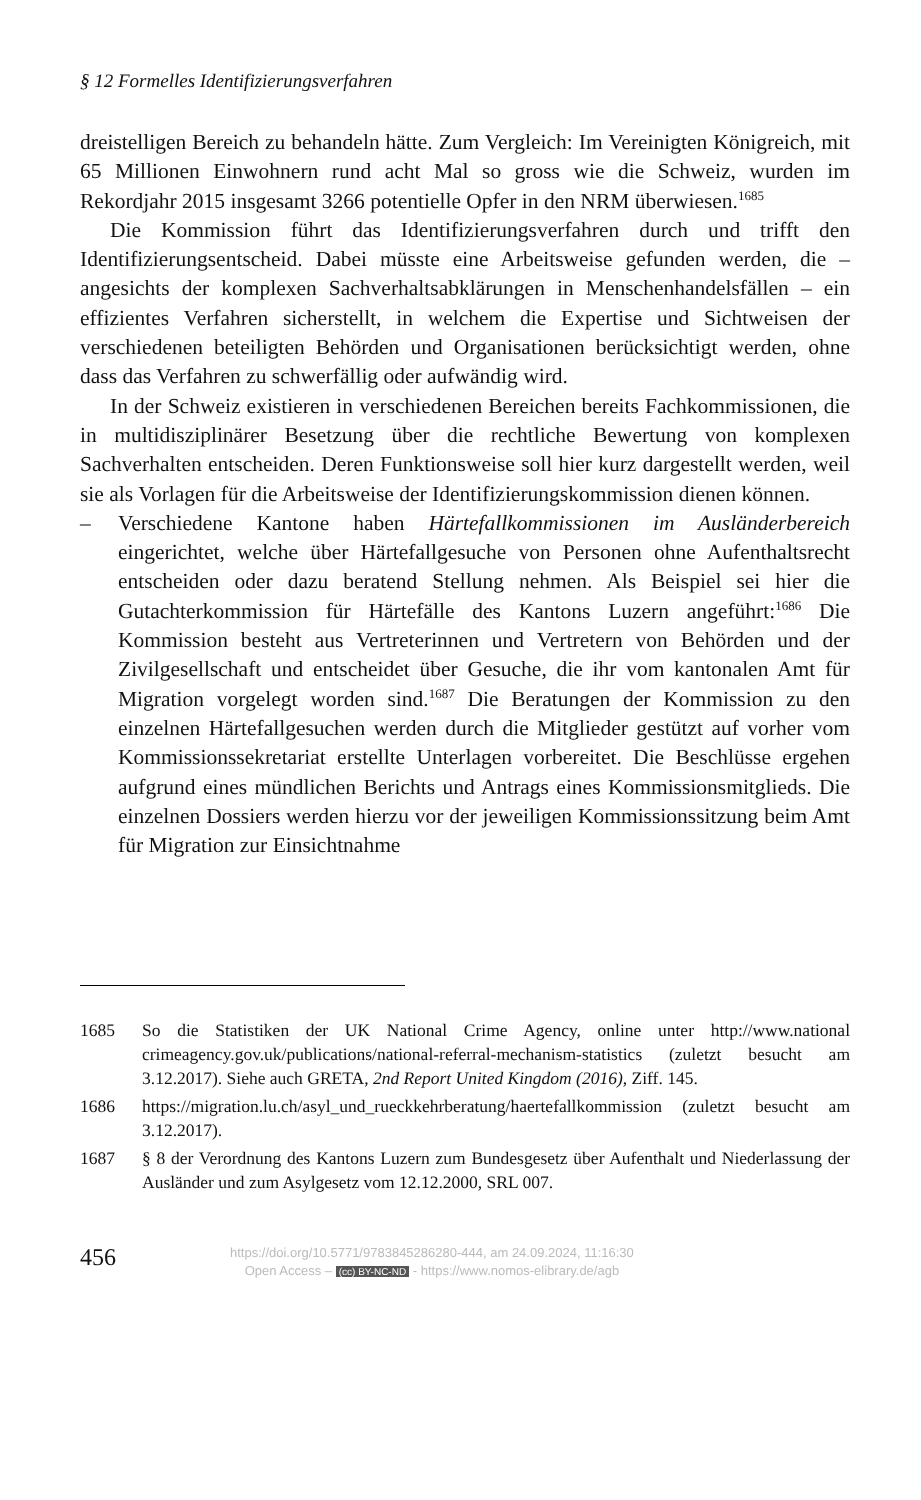§ 12 Formelles Identifizierungsverfahren
dreistelligen Bereich zu behandeln hätte. Zum Vergleich: Im Vereinigten Königreich, mit 65 Millionen Einwohnern rund acht Mal so gross wie die Schweiz, wurden im Rekordjahr 2015 insgesamt 3266 potentielle Opfer in den NRM überwiesen.<sup>1685</sup>
Die Kommission führt das Identifizierungsverfahren durch und trifft den Identifizierungsentscheid. Dabei müsste eine Arbeitsweise gefunden werden, die – angesichts der komplexen Sachverhaltsabklärungen in Menschenhandelsfällen – ein effizientes Verfahren sicherstellt, in welchem die Expertise und Sichtweisen der verschiedenen beteiligten Behörden und Organisationen berücksichtigt werden, ohne dass das Verfahren zu schwerfällig oder aufwändig wird.
In der Schweiz existieren in verschiedenen Bereichen bereits Fachkommissionen, die in multidisziplinärer Besetzung über die rechtliche Bewertung von komplexen Sachverhalten entscheiden. Deren Funktionsweise soll hier kurz dargestellt werden, weil sie als Vorlagen für die Arbeitsweise der Identifizierungskommission dienen können.
– Verschiedene Kantone haben Härtefallkommissionen im Ausländerbereich eingerichtet, welche über Härtefallgesuche von Personen ohne Aufenthaltsrecht entscheiden oder dazu beratend Stellung nehmen. Als Beispiel sei hier die Gutachterkommission für Härtefälle des Kantons Luzern angeführt:<sup>1686</sup> Die Kommission besteht aus Vertreterinnen und Vertretern von Behörden und der Zivilgesellschaft und entscheidet über Gesuche, die ihr vom kantonalen Amt für Migration vorgelegt worden sind.<sup>1687</sup> Die Beratungen der Kommission zu den einzelnen Härtefallgesuchen werden durch die Mitglieder gestützt auf vorher vom Kommissionssekretariat erstellte Unterlagen vorbereitet. Die Beschlüsse ergehen aufgrund eines mündlichen Berichts und Antrags eines Kommissionsmitglieds. Die einzelnen Dossiers werden hierzu vor der jeweiligen Kommissionssitzung beim Amt für Migration zur Einsichtnahme
1685 So die Statistiken der UK National Crime Agency, online unter http://www.national crimeagency.gov.uk/publications/national-referral-mechanism-statistics (zuletzt besucht am 3.12.2017). Siehe auch GRETA, 2nd Report United Kingdom (2016), Ziff. 145.
1686 https://migration.lu.ch/asyl_und_rueckkehrberatung/haertefallkommission (zuletzt besucht am 3.12.2017).
1687 § 8 der Verordnung des Kantons Luzern zum Bundesgesetz über Aufenthalt und Niederlassung der Ausländer und zum Asylgesetz vom 12.12.2000, SRL 007.
456
https://doi.org/10.5771/9783845286280-444, am 24.09.2024, 11:16:30
Open Access – (cc) BY-NC-ND - https://www.nomos-elibrary.de/agb